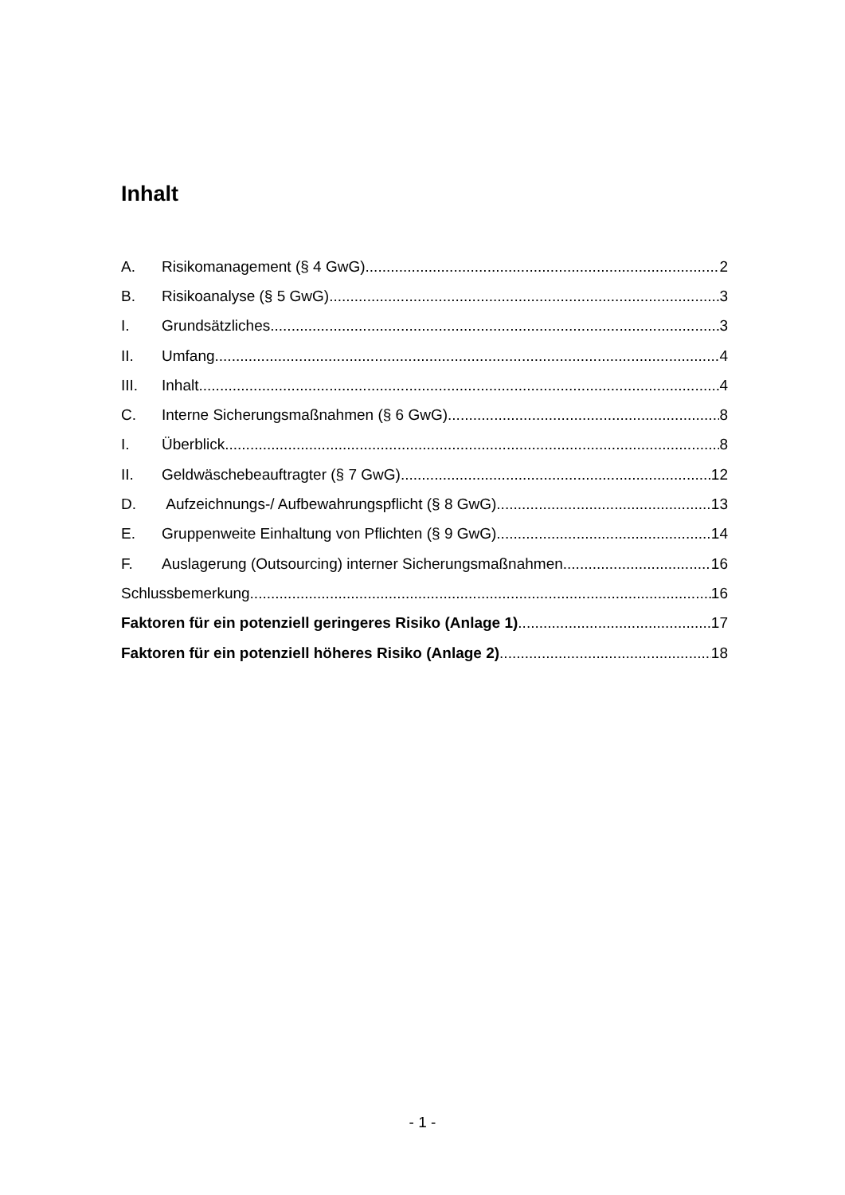Inhalt
A. Risikomanagement (§ 4 GwG) 2
B. Risikoanalyse (§ 5 GwG) 3
I. Grundsätzliches 3
II. Umfang 4
III. Inhalt 4
C. Interne Sicherungsmaßnahmen (§ 6 GwG) 8
I. Überblick 8
II. Geldwäschebeauftragter (§ 7 GwG) 12
D. Aufzeichnungs-/ Aufbewahrungspflicht (§ 8 GwG) 13
E. Gruppenweite Einhaltung von Pflichten (§ 9 GwG) 14
F. Auslagerung (Outsourcing) interner Sicherungsmaßnahmen 16
Schlussbemerkung 16
Faktoren für ein potenziell geringeres Risiko (Anlage 1) 17
Faktoren für ein potenziell höheres Risiko (Anlage 2) 18
- 1 -